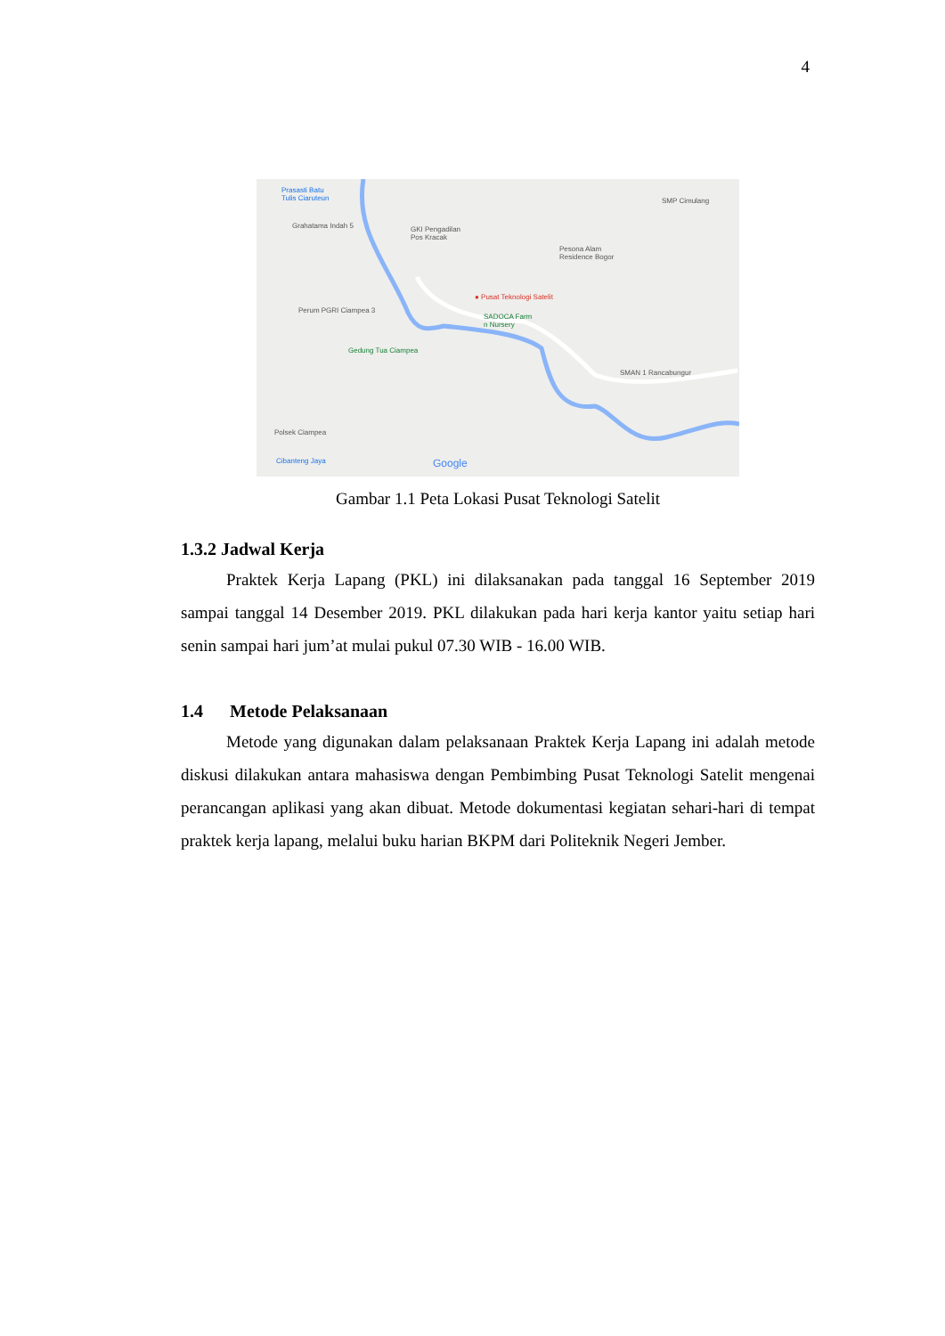4
Prasasti Batu
Tulis Ciaruteun
Grahatama Indah 5 GKI Pengadilan
Pos Kracak
SMP Cimulang
Pesona Alam
Residence Bogor
● Pusat Teknologi Satelit
SADOCA Farm
n Nursery
Perum PGRI Ciampea 3
Gedung Tua Ciampea
SMAN 1 Rancabungur
Polsek Ciampea
Cibanteng Jaya Google
Gambar 1.1 Peta Lokasi Pusat Teknologi Satelit
1.3.2 Jadwal Kerja
Praktek Kerja Lapang (PKL) ini dilaksanakan pada tanggal 16 September 2019 sampai tanggal 14 Desember 2019. PKL dilakukan pada hari kerja kantor yaitu setiap hari senin sampai hari jum’at mulai pukul 07.30 WIB - 16.00 WIB.
1.4 Metode Pelaksanaan
Metode yang digunakan dalam pelaksanaan Praktek Kerja Lapang ini adalah metode diskusi dilakukan antara mahasiswa dengan Pembimbing Pusat Teknologi Satelit mengenai perancangan aplikasi yang akan dibuat. Metode dokumentasi kegiatan sehari-hari di tempat praktek kerja lapang, melalui buku harian BKPM dari Politeknik Negeri Jember.